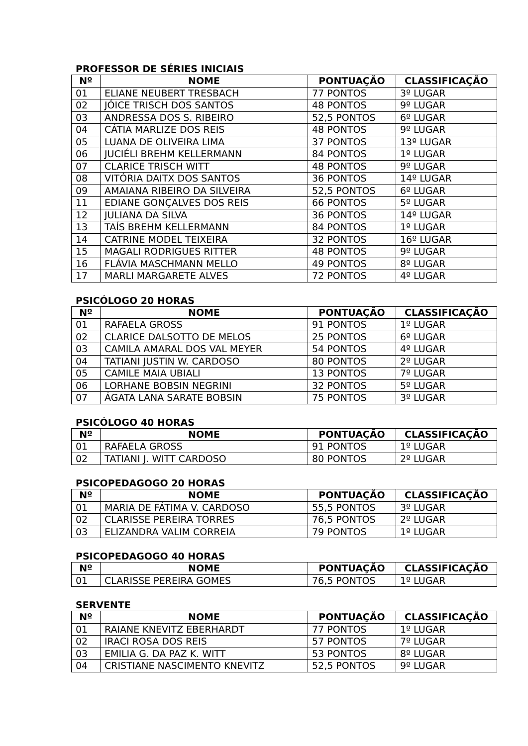PROFESSOR DE SÉRIES INICIAIS
| Nº | NOME | PONTUAÇÃO | CLASSIFICAÇÃO |
| --- | --- | --- | --- |
| 01 | ELIANE NEUBERT TRESBACH | 77 PONTOS | 3º LUGAR |
| 02 | JÓICE TRISCH DOS SANTOS | 48 PONTOS | 9º LUGAR |
| 03 | ANDRESSA DOS S. RIBEIRO | 52,5 PONTOS | 6º LUGAR |
| 04 | CÁTIA MARLIZE DOS REIS | 48 PONTOS | 9º LUGAR |
| 05 | LUANA DE OLIVEIRA LIMA | 37 PONTOS | 13º LUGAR |
| 06 | JUCIÉLI BREHM KELLERMANN | 84 PONTOS | 1º LUGAR |
| 07 | CLARICE TRISCH WITT | 48 PONTOS | 9º LUGAR |
| 08 | VITÓRIA DAITX DOS SANTOS | 36 PONTOS | 14º LUGAR |
| 09 | AMAIANA RIBEIRO DA SILVEIRA | 52,5 PONTOS | 6º LUGAR |
| 11 | EDIANE GONÇALVES DOS REIS | 66 PONTOS | 5º LUGAR |
| 12 | JULIANA DA SILVA | 36 PONTOS | 14º LUGAR |
| 13 | TAÍS BREHM KELLERMANN | 84 PONTOS | 1º LUGAR |
| 14 | CATRINE MODEL TEIXEIRA | 32 PONTOS | 16º LUGAR |
| 15 | MAGALI RODRIGUES RITTER | 48 PONTOS | 9º LUGAR |
| 16 | FLÁVIA MASCHMANN MELLO | 49 PONTOS | 8º LUGAR |
| 17 | MARLI MARGARETE ALVES | 72 PONTOS | 4º LUGAR |
PSICÓLOGO 20 HORAS
| Nº | NOME | PONTUAÇÃO | CLASSIFICAÇÃO |
| --- | --- | --- | --- |
| 01 | RAFAELA GROSS | 91 PONTOS | 1º LUGAR |
| 02 | CLARICE DALSOTTO DE MELOS | 25 PONTOS | 6º LUGAR |
| 03 | CAMILA AMARAL DOS VAL MEYER | 54 PONTOS | 4º LUGAR |
| 04 | TATIANI JUSTIN W. CARDOSO | 80 PONTOS | 2º LUGAR |
| 05 | CAMILE MAIA UBIALI | 13 PONTOS | 7º LUGAR |
| 06 | LORHANE BOBSIN NEGRINI | 32 PONTOS | 5º LUGAR |
| 07 | ÁGATA LANA SARATE BOBSIN | 75 PONTOS | 3º LUGAR |
PSICÓLOGO 40 HORAS
| Nº | NOME | PONTUAÇÃO | CLASSIFICAÇÃO |
| --- | --- | --- | --- |
| 01 | RAFAELA GROSS | 91 PONTOS | 1º LUGAR |
| 02 | TATIANI J. WITT CARDOSO | 80 PONTOS | 2º LUGAR |
PSICOPEDAGOGO 20 HORAS
| Nº | NOME | PONTUAÇÃO | CLASSIFICAÇÃO |
| --- | --- | --- | --- |
| 01 | MARIA DE FÁTIMA V. CARDOSO | 55,5 PONTOS | 3º LUGAR |
| 02 | CLARISSE PEREIRA TORRES | 76,5 PONTOS | 2º LUGAR |
| 03 | ELIZANDRA VALIM CORREIA | 79 PONTOS | 1º LUGAR |
PSICOPEDAGOGO 40 HORAS
| Nº | NOME | PONTUAÇÃO | CLASSIFICAÇÃO |
| --- | --- | --- | --- |
| 01 | CLARISSE PEREIRA GOMES | 76,5 PONTOS | 1º LUGAR |
SERVENTE
| Nº | NOME | PONTUAÇÃO | CLASSIFICAÇÃO |
| --- | --- | --- | --- |
| 01 | RAIANE KNEVITZ EBERHARDT | 77 PONTOS | 1º LUGAR |
| 02 | IRACI ROSA DOS REIS | 57 PONTOS | 7º LUGAR |
| 03 | EMILIA G. DA PAZ K. WITT | 53 PONTOS | 8º LUGAR |
| 04 | CRISTIANE NASCIMENTO KNEVITZ | 52,5 PONTOS | 9º LUGAR |